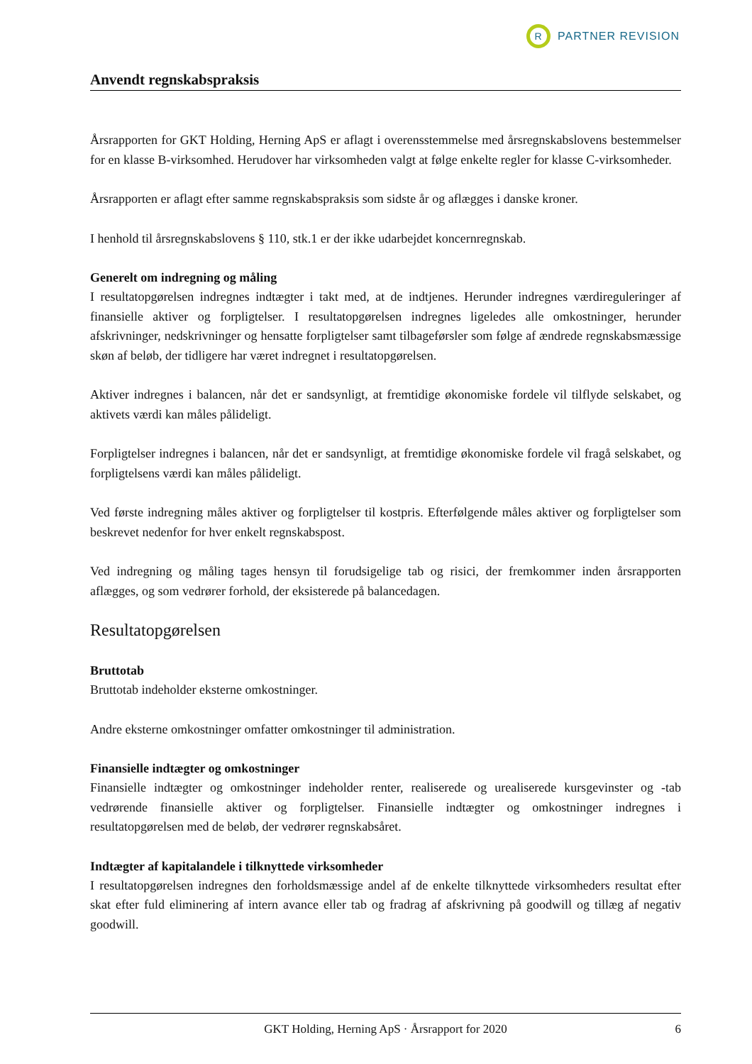R PARTNER REVISION
Anvendt regnskabspraksis
Årsrapporten for GKT Holding, Herning ApS er aflagt i overensstemmelse med årsregnskabslovens bestemmelser for en klasse B-virksomhed. Herudover har virksomheden valgt at følge enkelte regler for klasse C-virksomheder.
Årsrapporten er aflagt efter samme regnskabspraksis som sidste år og aflægges i danske kroner.
I henhold til årsregnskabslovens § 110, stk.1 er der ikke udarbejdet koncernregnskab.
Generelt om indregning og måling
I resultatopgørelsen indregnes indtægter i takt med, at de indtjenes. Herunder indregnes værdireguleringer af finansielle aktiver og forpligtelser. I resultatopgørelsen indregnes ligeledes alle omkostninger, herunder afskrivninger, nedskrivninger og hensatte forpligtelser samt tilbageførsler som følge af ændrede regnskabsmæssige skøn af beløb, der tidligere har været indregnet i resultatopgørelsen.
Aktiver indregnes i balancen, når det er sandsynligt, at fremtidige økonomiske fordele vil tilflyde selskabet, og aktivets værdi kan måles pålideligt.
Forpligtelser indregnes i balancen, når det er sandsynligt, at fremtidige økonomiske fordele vil fragå selskabet, og forpligtelsens værdi kan måles pålideligt.
Ved første indregning måles aktiver og forpligtelser til kostpris. Efterfølgende måles aktiver og forpligtelser som beskrevet nedenfor for hver enkelt regnskabspost.
Ved indregning og måling tages hensyn til forudsigelige tab og risici, der fremkommer inden årsrapporten aflægges, og som vedrører forhold, der eksisterede på balancedagen.
Resultatopgørelsen
Bruttotab
Bruttotab indeholder eksterne omkostninger.
Andre eksterne omkostninger omfatter omkostninger til administration.
Finansielle indtægter og omkostninger
Finansielle indtægter og omkostninger indeholder renter, realiserede og urealiserede kursgevinster og -tab vedrørende finansielle aktiver og forpligtelser. Finansielle indtægter og omkostninger indregnes i resultatopgørelsen med de beløb, der vedrører regnskabsåret.
Indtægter af kapitalandele i tilknyttede virksomheder
I resultatopgørelsen indregnes den forholdsmæssige andel af de enkelte tilknyttede virksomheders resultat efter skat efter fuld eliminering af intern avance eller tab og fradrag af afskrivning på goodwill og tillæg af negativ goodwill.
GKT Holding, Herning ApS · Årsrapport for 2020 6